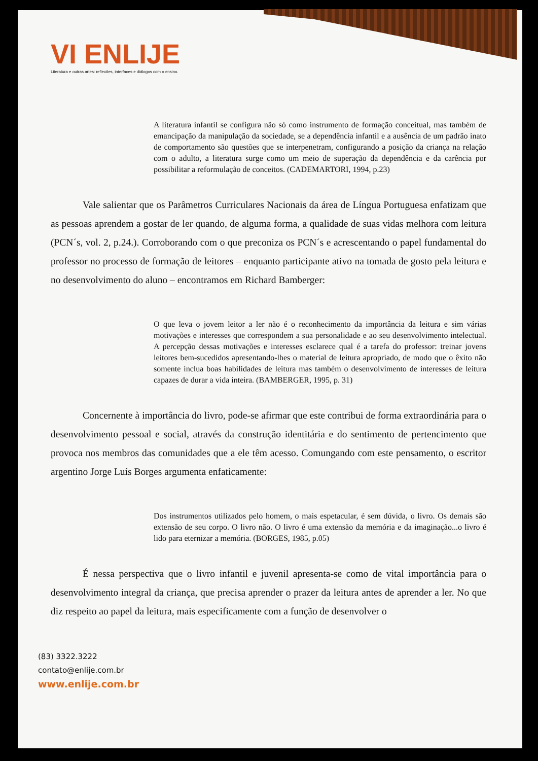VI ENLIJE
Literatura e outras artes: reflexões, interfaces e diálogos com o ensino.
A literatura infantil se configura não só como instrumento de formação conceitual, mas também de emancipação da manipulação da sociedade, se a dependência infantil e a ausência de um padrão inato de comportamento são questões que se interpenetram, configurando a posição da criança na relação com o adulto, a literatura surge como um meio de superação da dependência e da carência por possibilitar a reformulação de conceitos. (CADEMARTORI, 1994, p.23)
Vale salientar que os Parâmetros Curriculares Nacionais da área de Língua Portuguesa enfatizam que as pessoas aprendem a gostar de ler quando, de alguma forma, a qualidade de suas vidas melhora com leitura (PCN´s, vol. 2, p.24.). Corroborando com o que preconiza os PCN´s e acrescentando o papel fundamental do professor no processo de formação de leitores – enquanto participante ativo na tomada de gosto pela leitura e no desenvolvimento do aluno – encontramos em Richard Bamberger:
O que leva o jovem leitor a ler não é o reconhecimento da importância da leitura e sim várias motivações e interesses que correspondem a sua personalidade e ao seu desenvolvimento intelectual. A percepção dessas motivações e interesses esclarece qual é a tarefa do professor: treinar jovens leitores bem-sucedidos apresentando-lhes o material de leitura apropriado, de modo que o êxito não somente inclua boas habilidades de leitura mas também o desenvolvimento de interesses de leitura capazes de durar a vida inteira. (BAMBERGER, 1995, p. 31)
Concernente à importância do livro, pode-se afirmar que este contribui de forma extraordinária para o desenvolvimento pessoal e social, através da construção identitária e do sentimento de pertencimento que provoca nos membros das comunidades que a ele têm acesso. Comungando com este pensamento, o escritor argentino Jorge Luís Borges argumenta enfaticamente:
Dos instrumentos utilizados pelo homem, o mais espetacular, é sem dúvida, o livro. Os demais são extensão de seu corpo. O livro não. O livro é uma extensão da memória e da imaginação...o livro é lido para eternizar a memória. (BORGES, 1985, p.05)
É nessa perspectiva que o livro infantil e juvenil apresenta-se como de vital importância para o desenvolvimento integral da criança, que precisa aprender o prazer da leitura antes de aprender a ler. No que diz respeito ao papel da leitura, mais especificamente com a função de desenvolver o
(83) 3322.3222
contato@enlije.com.br
www.enlije.com.br